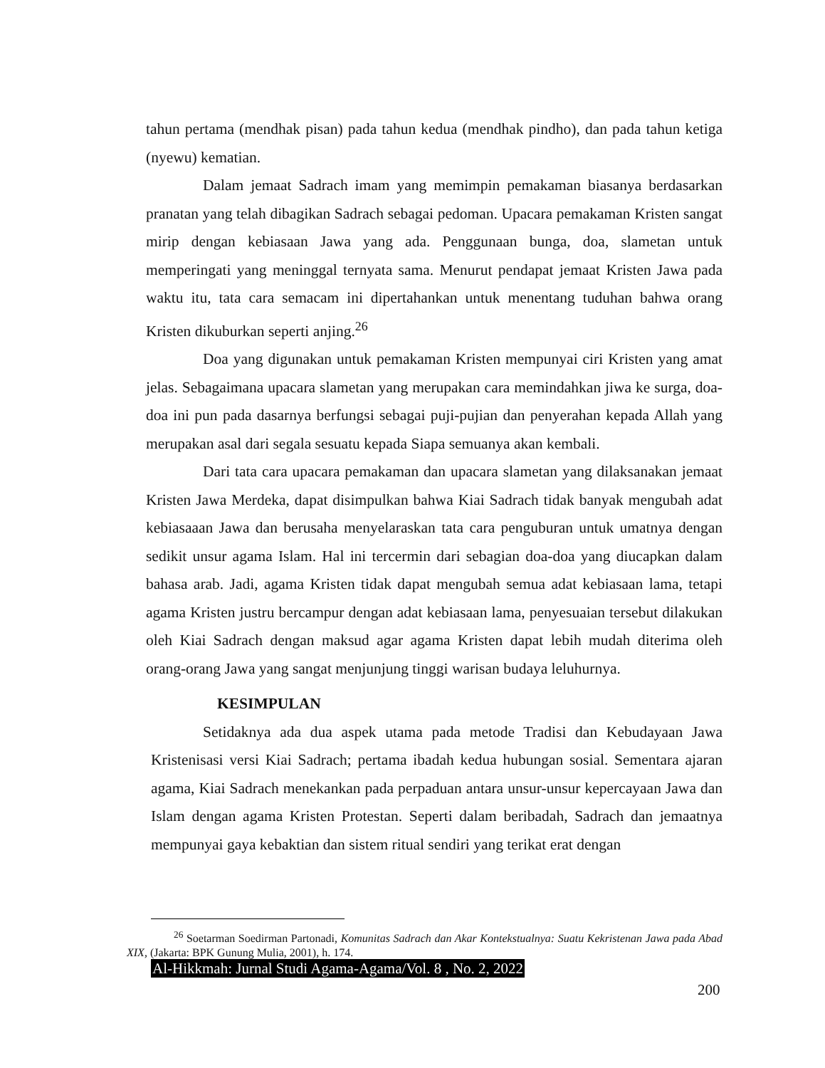tahun pertama (mendhak pisan) pada tahun kedua (mendhak pindho), dan pada tahun ketiga (nyewu) kematian.
Dalam jemaat Sadrach imam yang memimpin pemakaman biasanya berdasarkan pranatan yang telah dibagikan Sadrach sebagai pedoman. Upacara pemakaman Kristen sangat mirip dengan kebiasaan Jawa yang ada. Penggunaan bunga, doa, slametan untuk memperingati yang meninggal ternyata sama. Menurut pendapat jemaat Kristen Jawa pada waktu itu, tata cara semacam ini dipertahankan untuk menentang tuduhan bahwa orang Kristen dikuburkan seperti anjing.<sup>26</sup>
Doa yang digunakan untuk pemakaman Kristen mempunyai ciri Kristen yang amat jelas. Sebagaimana upacara slametan yang merupakan cara memindahkan jiwa ke surga, doa-doa ini pun pada dasarnya berfungsi sebagai puji-pujian dan penyerahan kepada Allah yang merupakan asal dari segala sesuatu kepada Siapa semuanya akan kembali.
Dari tata cara upacara pemakaman dan upacara slametan yang dilaksanakan jemaat Kristen Jawa Merdeka, dapat disimpulkan bahwa Kiai Sadrach tidak banyak mengubah adat kebiasaaan Jawa dan berusaha menyelaraskan tata cara penguburan untuk umatnya dengan sedikit unsur agama Islam. Hal ini tercermin dari sebagian doa-doa yang diucapkan dalam bahasa arab. Jadi, agama Kristen tidak dapat mengubah semua adat kebiasaan lama, tetapi agama Kristen justru bercampur dengan adat kebiasaan lama, penyesuaian tersebut dilakukan oleh Kiai Sadrach dengan maksud agar agama Kristen dapat lebih mudah diterima oleh orang-orang Jawa yang sangat menjunjung tinggi warisan budaya leluhurnya.
KESIMPULAN
Setidaknya ada dua aspek utama pada metode Tradisi dan Kebudayaan Jawa Kristenisasi versi Kiai Sadrach; pertama ibadah kedua hubungan sosial. Sementara ajaran agama, Kiai Sadrach menekankan pada perpaduan antara unsur-unsur kepercayaan Jawa dan Islam dengan agama Kristen Protestan. Seperti dalam beribadah, Sadrach dan jemaatnya mempunyai gaya kebaktian dan sistem ritual sendiri yang terikat erat dengan
<sup>26</sup> Soetarman Soedirman Partonadi, Komunitas Sadrach dan Akar Kontekstualnya: Suatu Kekristenan Jawa pada Abad XIX, (Jakarta: BPK Gunung Mulia, 2001), h. 174.
Al-Hikkmah: Jurnal Studi Agama-Agama/Vol. 8 , No. 2, 2022
200